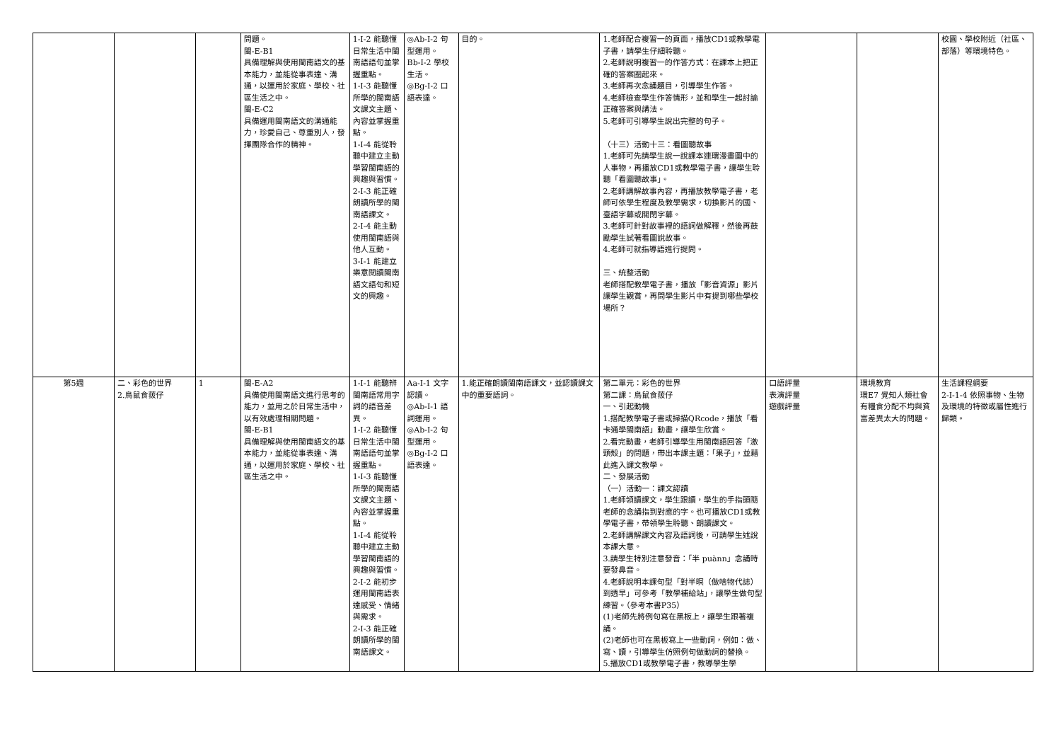| | | | 問題。 閩-E-B1 具備理解與使用閩南語文的基本能力，並能從事表達、溝通，以運用於家庭、學校、社區生活之中。 閩-E-C2 具備運用閩南語文的溝通能力，珍愛自己、尊重別人，發揮團隊合作的精神。 | 1-Ⅰ-2 能聽懂日常生活中閩南語語句並掌握重點。 1-Ⅰ-3 能聽懂所學的閩南語文課文主題、內容並掌握重點。 1-Ⅰ-4 能從聆聽中建立主動學習閩南語的興趣與習慣。 2-Ⅰ-3 能正確朗讀所學的閩南語課文。 2-Ⅰ-4 能主動使用閩南語與他人互動。 3-Ⅰ-1 能建立樂意閱讀閩南語文語句和短文的興趣。 | ◎Ab-Ⅰ-2 句型運用。 Bb-Ⅰ-2 學校生活。 ◎Bg-Ⅰ-2 口語表達。 | 目的。 | 1.老師配合複習一的頁面，播放CD1或教學電子書，請學生仔細聆聽。 2.老師說明複習一的作答方式：在課本上把正確的答案圈起來。 3.老師再次念誦題目，引導學生作答。 4.老師檢查學生作答情形，並和學生一起討論正確答案與講法。 5.老師可引導學生說出完整的句子。 （十三）活動十三：看圖聽故事 1.老師可先請學生說一說課本連環漫畫圖中的人事物，再播放CD1或教學電子書，讓學生聆聽「看圖聽故事」。 2.老師講解故事內容，再播放教學電子書，老師可依學生程度及教學需求，切換影片的國、臺語字幕或關閉字幕。 3.老師可針對故事裡的語詞做解釋，然後再鼓勵學生試著看圖說故事。 4.老師可就指導語進行提問。 三、統整活動 老師搭配教學電子書，播放「影音資源」影片讓學生觀賞，再問學生影片中有提到哪些學校場所？ | | | 校園、學校附近（社區、部落）等環境特色。 |
| 第5週 | 二、彩色的世界 2.鳥鼠食菝仔 | 1 | 閩-E-A2 具備使用閩南語文進行思考的能力，並用之於日常生活中，以有效處理相關問題。 閩-E-B1 具備理解與使用閩南語文的基本能力，並能從事表達、溝通，以運用於家庭、學校、社區生活之中。 | 1-Ⅰ-1 能聽辨閩南語常用字詞的語音差異。 1-Ⅰ-2 能聽懂日常生活中閩南語語句並掌握重點。 1-Ⅰ-3 能聽懂所學的閩南語文課文主題、內容並掌握重點。 1-Ⅰ-4 能從聆聽中建立主動學習閩南語的興趣與習慣。 2-Ⅰ-2 能初步運用閩南語表達感受、情緒與需求。 2-Ⅰ-3 能正確朗讀所學的閩南語課文。 | Aa-Ⅰ-1 文字認讀。 ◎Ab-Ⅰ-1 語詞運用。 ◎Ab-Ⅰ-2 句型運用。 ◎Bg-Ⅰ-2 口語表達。 | 1.能正確朗讀閩南語課文，並認讀課文中的重要語詞。 | 第二單元：彩色的世界 第二課：鳥鼠食菝仔 一、引起動機 1.搭配教學電子書或掃描QRcode，播放「看卡通學閩南語」動畫，讓學生欣賞。 2.看完動畫，老師引導學生用閩南語回答「激頭殼」的問題，帶出本課主題：「果子」，並藉此進入課文教學。 二、發展活動 （一）活動一：課文認讀 1.老師領讀課文，學生跟讀，學生的手指頭隨老師的念誦指到對應的字。也可播放CD1或教學電子書，帶領學生聆聽、朗讀課文。 2.老師講解課文內容及語詞後，可請學生述說本課大意。 3.請學生特別注意發音：「半 puànn」念誦時要發鼻音。 4.老師說明本課句型「對半暝（做啥物代誌）到透早」可參考「教學補給站」，讓學生做句型練習。（參考本書P35） (1)老師先將例句寫在黑板上，讓學生跟著複誦。 (2)老師也可在黑板寫上一些動詞，例如：做、寫、讀，引導學生仿照例句做動詞的替換。 5.播放CD1或教學電子書，教導學生學 | 口語評量 表演評量 遊戲評量 | 環境教育 環E7 覺知人類社會有糧食分配不均與貧富差異太大的問題。 | 生活課程綱要 2-I-1-4 依照事物、生物及環境的特徵或屬性進行歸類。 |